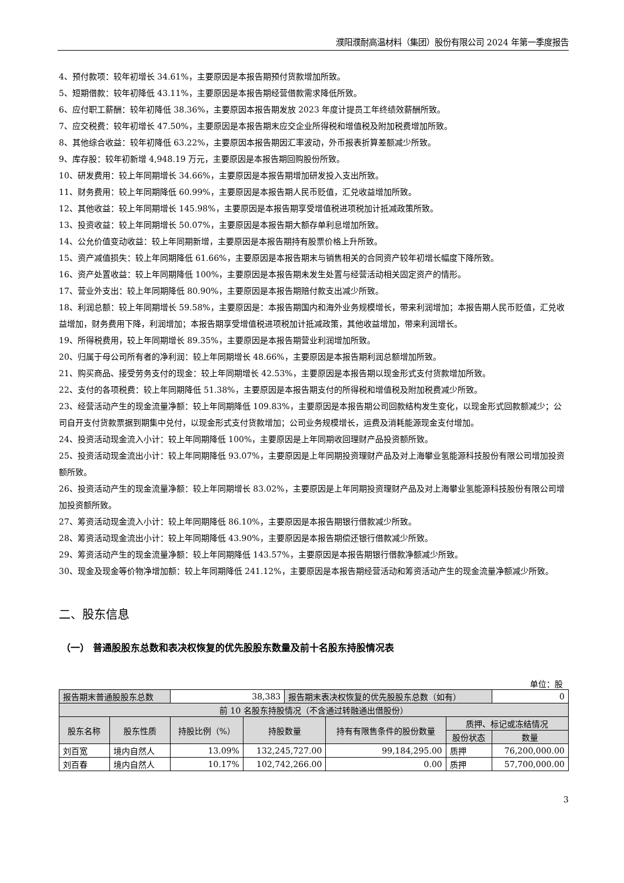濮阳濮耐高温材料（集团）股份有限公司 2024 年第一季度报告
4、预付款项：较年初增长 34.61%，主要原因是本报告期预付货款增加所致。
5、短期借款：较年初降低 43.11%，主要原因是本报告期经营借款需求降低所致。
6、应付职工薪酬：较年初降低 38.36%，主要原因本报告期发放 2023 年度计提员工年终绩效薪酬所致。
7、应交税费：较年初增长 47.50%，主要原因是本报告期末应交企业所得税和增值税及附加税费增加所致。
8、其他综合收益：较年初降低 63.22%，主要原因本报告期因汇率波动，外币报表折算差额减少所致。
9、库存股：较年初新增 4,948.19 万元，主要原因是本报告期回购股份所致。
10、研发费用：较上年同期增长 34.66%，主要原因是本报告期增加研发投入支出所致。
11、财务费用：较上年同期降低 60.99%，主要原因是本报告期人民币贬值，汇兑收益增加所致。
12、其他收益：较上年同期增长 145.98%，主要原因是本报告期享受增值税进项税加计抵减政策所致。
13、投资收益：较上年同期增长 50.07%，主要原因是本报告期大额存单利息增加所致。
14、公允价值变动收益：较上年同期新增，主要原因是本报告期持有股票价格上升所致。
15、资产减值损失：较上年同期降低 61.66%，主要原因是本报告期末与销售相关的合同资产较年初增长幅度下降所致。
16、资产处置收益：较上年同期降低 100%，主要原因是本报告期未发生处置与经营活动相关固定资产的情形。
17、营业外支出：较上年同期降低 80.90%，主要原因是本报告期赔付款支出减少所致。
18、利润总额：较上年同期增长 59.58%，主要原因是：本报告期国内和海外业务规模增长，带来利润增加；本报告期人民币贬值，汇兑收益增加，财务费用下降，利润增加；本报告期享受增值税进项税加计抵减政策，其他收益增加，带来利润增长。
19、所得税费用，较上年同期增长 89.35%，主要原因是本报告期营业利润增加所致。
20、归属于母公司所有者的净利润：较上年同期增长 48.66%，主要原因是本报告期利润总额增加所致。
21、购买商品、接受劳务支付的现金：较上年同期增长 42.53%，主要原因是本报告期以现金形式支付货款增加所致。
22、支付的各项税费：较上年同期降低 51.38%，主要原因是本报告期支付的所得税和增值税及附加税费减少所致。
23、经营活动产生的现金流量净额：较上年同期降低 109.83%，主要原因是本报告期公司回款结构发生变化，以现金形式回款额减少；公司自开支付货款票据到期集中兑付，以现金形式支付货款增加；公司业务规模增长，运费及消耗能源现金支付增加。
24、投资活动现金流入小计：较上年同期降低 100%，主要原因是上年同期收回理财产品投资额所致。
25、投资活动现金流出小计：较上年同期降低 93.07%，主要原因是上年同期投资理财产品及对上海攀业氢能源科技股份有限公司增加投资额所致。
26、投资活动产生的现金流量净额：较上年同期增长 83.02%，主要原因是上年同期投资理财产品及对上海攀业氢能源科技股份有限公司增加投资额所致。
27、筹资活动现金流入小计：较上年同期降低 86.10%，主要原因是本报告期银行借款减少所致。
28、筹资活动现金流出小计：较上年同期降低 43.90%，主要原因是本报告期偿还银行借款减少所致。
29、筹资活动产生的现金流量净额：较上年同期降低 143.57%，主要原因是本报告期银行借款净额减少所致。
30、现金及现金等价物净增加额：较上年同期降低 241.12%，主要原因是本报告期经营活动和筹资活动产生的现金流量净额减少所致。
二、股东信息
（一） 普通股股东总数和表决权恢复的优先股股东数量及前十名股东持股情况表
单位：股
| 报告期末普通股股东总数 | | 38,383 | | 报告期末表决权恢复的优先股股东总数（如有） | | | 0 |
| 前 10 名股东持股情况（不含通过转融通出借股份） | | | | | | | |
| 股东名称 | 股东性质 | 持股比例（%） | 持股数量 | | 持有有限售条件的股份数量 | 质押、标记或冻结情况 | |
| | | | | | | 股份状态 | 数量 |
| 刘百宽 | 境内自然人 | 13.09% | 132,245,727.00 | | 99,184,295.00 | 质押 | 76,200,000.00 |
| 刘百春 | 境内自然人 | 10.17% | 102,742,266.00 | | 0.00 | 质押 | 57,700,000.00 |
3